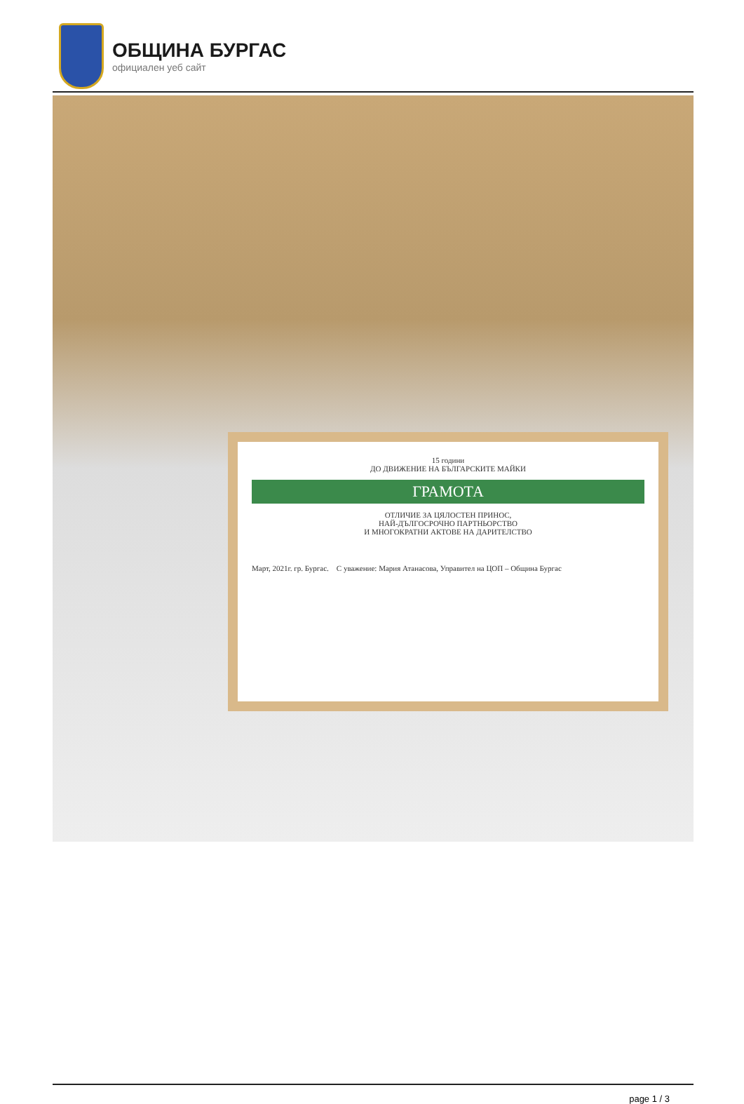ОБЩИНА БУРГАС
официален уеб сайт
15 години
ДО ДВИЖЕНИЕ НА БЪЛГАРСКИТЕ МАЙКИ
ГРАМОТА
ОТЛИЧИЕ ЗА ЦЯЛОСТЕН ПРИНОС,
НАЙ-ДЪЛГОСРОЧНО ПАРТНЬОРСТВО
И МНОГОКРАТНИ АКТОВЕ НА ДАРИТЕЛСТВО
Март, 2021г. гр. Бургас. С уважение: Мария Атанасова, Управител на ЦОП – Община Бургас
page 1 / 3